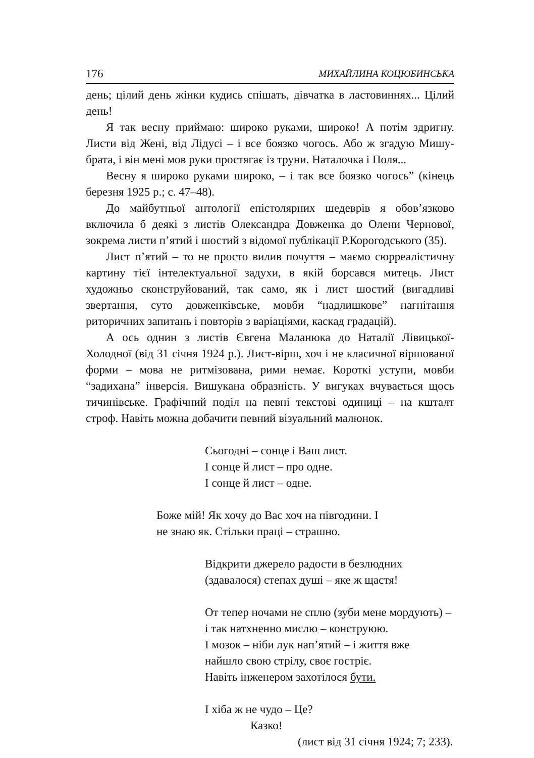176 МИХАЙЛИНА КОЦЮБИНСЬКА
день; цілий день жінки кудись спішать, дівчатка в ластовиннях... Цілий день!
Я так весну приймаю: широко руками, широко! А потім здригну. Листи від Жені, від Лідусі – і все боязко чогось. Або ж згадую Мишу-брата, і він мені мов руки простягає із труни. Наталочка і Поля...
Весну я широко руками широко, – і так все боязко чогось” (кінець березня 1925 р.; с. 47–48).
До майбутньої антології епістолярних шедеврів я обов’язково включила б деякі з листів Олександра Довженка до Олени Чернової, зокрема листи п’ятий і шостий з відомої публікації Р.Корогодського (35).
Лист п’ятий – то не просто вилив почуття – маємо сюрреалістичну картину тієї інтелектуальної задухи, в якій борсався митець. Лист художньо сконструйований, так само, як і лист шостий (вигадливі звертання, суто довженківське, мовби “надлишкове” нагнітання риторичних запитань і повторів з варіаціями, каскад градацій).
А ось однин з листів Євгена Маланюка до Наталії Лівицької-Холодної (від 31 січня 1924 р.). Лист-вірш, хоч і не класичної віршованої форми – мова не ритмізована, рими немає. Короткі уступи, мовби “задихана” інверсія. Вишукана образність. У вигуках вчувається щось тичинівське. Графічний поділ на певні текстові одиниці – на кшталт строф. Навіть можна добачити певний візуальний малюнок.
Сьогодні – сонце і Ваш лист.
І сонце й лист – про одне.
І сонце й лист – одне.
Боже мій! Як хочу до Вас хоч на півгодини. І
не знаю як. Стільки праці – страшно.
Відкрити джерело радости в безлюдних
(здавалося) степах душі – яке ж щастя!
От тепер ночами не сплю (зуби мене мордують) –
і так натхненно мислю – конструюю.
І мозок – ніби лук нап’ятий – і життя вже
найшло свою стрілу, своє гостріє.
Навіть інженером захотілося бути.
І хіба ж не чудо – Це?
Казко!
(лист від 31 січня 1924; 7; 233).